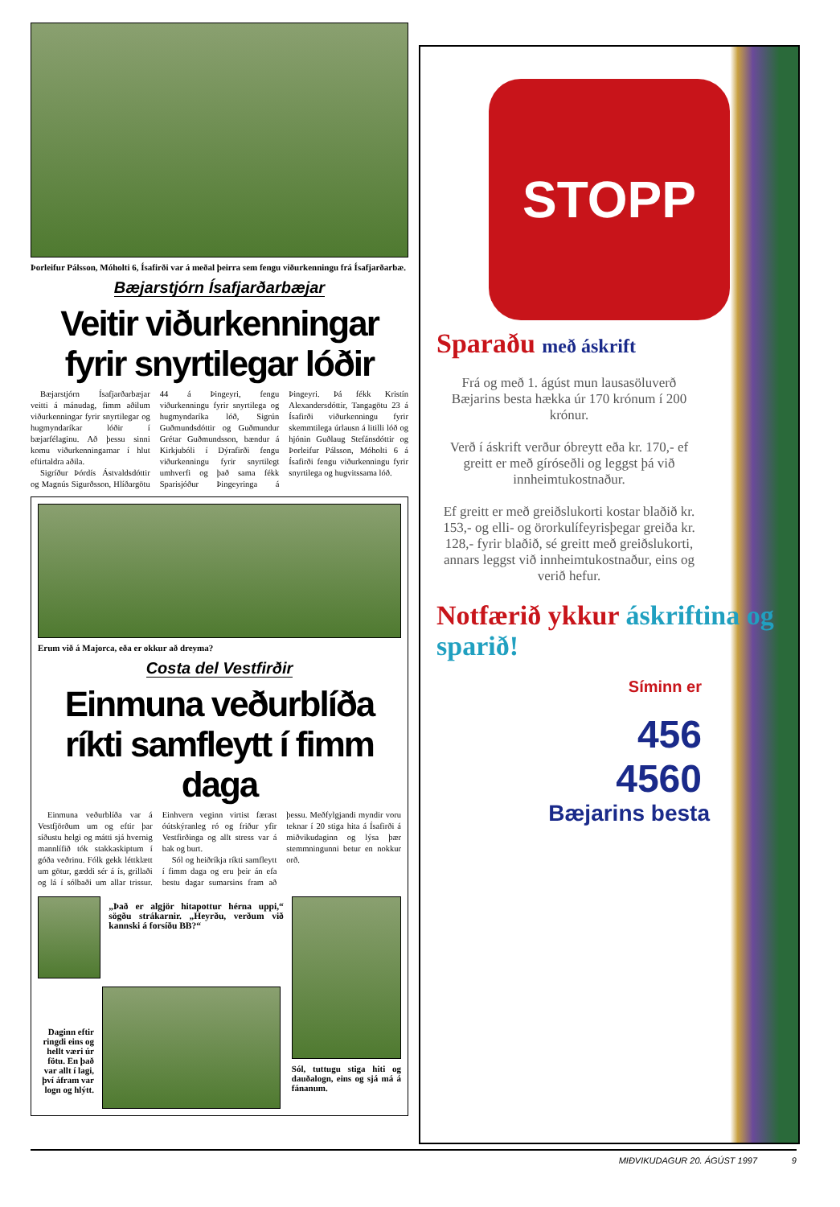Þorleifur Pálsson, Móholti 6, Ísafirði var á meðal þeirra sem fengu viðurkenningu frá Ísafjarðarbæ.
Bæjarstjórn Ísafjarðarbæjar
Veitir viðurkenningar fyrir snyrtilegar lóðir
Bæjarstjórn Ísafjarðarbæjar veitti á mánudag, fimm aðilum viðurkenningar fyrir snyrtilegar og hugmyndaríkar lóðir í bæjarfélaginu. Að þessu sinni komu viðurkenningarnar í hlut eftirtaldra aðila.
Sigríður Þórdís Ástvaldsdóttir og Magnús Sigurðsson, Hlíðargötu 44 á Þingeyri, fengu viðurkenningu fyrir snyrtilega og hugmyndaríka lóð, Sigrún Guðmundsdóttir og Guðmundur Grétar Guðmundsson, bændur á Kirkjubóli í Dýrafirði fengu viðurkenningu fyrir snyrtilegt umhverfi og það sama fékk Sparisjóður Þingeyringa á Þingeyri. Þá fékk Kristín Alexandersdóttir, Tangagötu 23 á Ísafirði viðurkenningu fyrir skemmtilega úrlausn á litilli lóð og hjónin Guðlaug Stefánsdóttir og Þorleifur Pálsson, Móholti 6 á Ísafirði fengu viðurkenningu fyrir snyrtilega og hugvitssama lóð.
Erum við á Majorca, eða er okkur að dreyma?
Costa del Vestfirðir
Einmuna veðurblíða ríkti samfleytt í fimm daga
Einmuna veðurblíða var á Vestfjörðum um og eftir þar síðustu helgi og mátti sjá hvernig mannlífið tók stakkaskiptum í góða veðrinu. Fólk gekk léttklætt um götur, gæddi sér á ís, grillaði og lá í sólbaði um allar trissur. Einhvern veginn virtist færast óútskýranleg ró og friður yfir Vestfirðinga og allt stress var á bak og burt.
Sól og heiðríkja ríkti samfleytt í fimm daga og eru þeir án efa bestu dagar sumarsins fram að þessu. Meðfylgjandi myndir voru teknar í 20 stiga hita á Ísafirði á miðvikudaginn og lýsa þær stemmningunni betur en nokkur orð.
„Það er algjör hitapottur hérna uppi,“ sögðu strákarnir. „Heyrðu, verðum við kannski á forsíðu BB?“
Daginn eftir ringdi eins og hellt væri úr fötu. En það var allt í lagi, því áfram var logn og hlýtt.
Sól, tuttugu stiga hiti og dauðalogn, eins og sjá má á fánanum.
STOPP
Sparaðu með áskrift
Frá og með 1. ágúst mun lausasöluverð Bæjarins besta hækka úr 170 krónum í 200 krónur.
Verð í áskrift verður óbreytt eða kr. 170,- ef greitt er með gíróseðli og leggst þá við innheimtukostnaður.
Ef greitt er með greiðslukorti kostar blaðið kr. 153,- og elli- og örorkulífeyrisþegar greiða kr. 128,- fyrir blaðið, sé greitt með greiðslukorti, annars leggst við innheimtukostnaður, eins og verið hefur.
Notfærið ykkur áskriftina og sparið!
Síminn er
456
4560
Bæjarins besta
MIÐVIKUDAGUR 20. ÁGÚST 1997 9